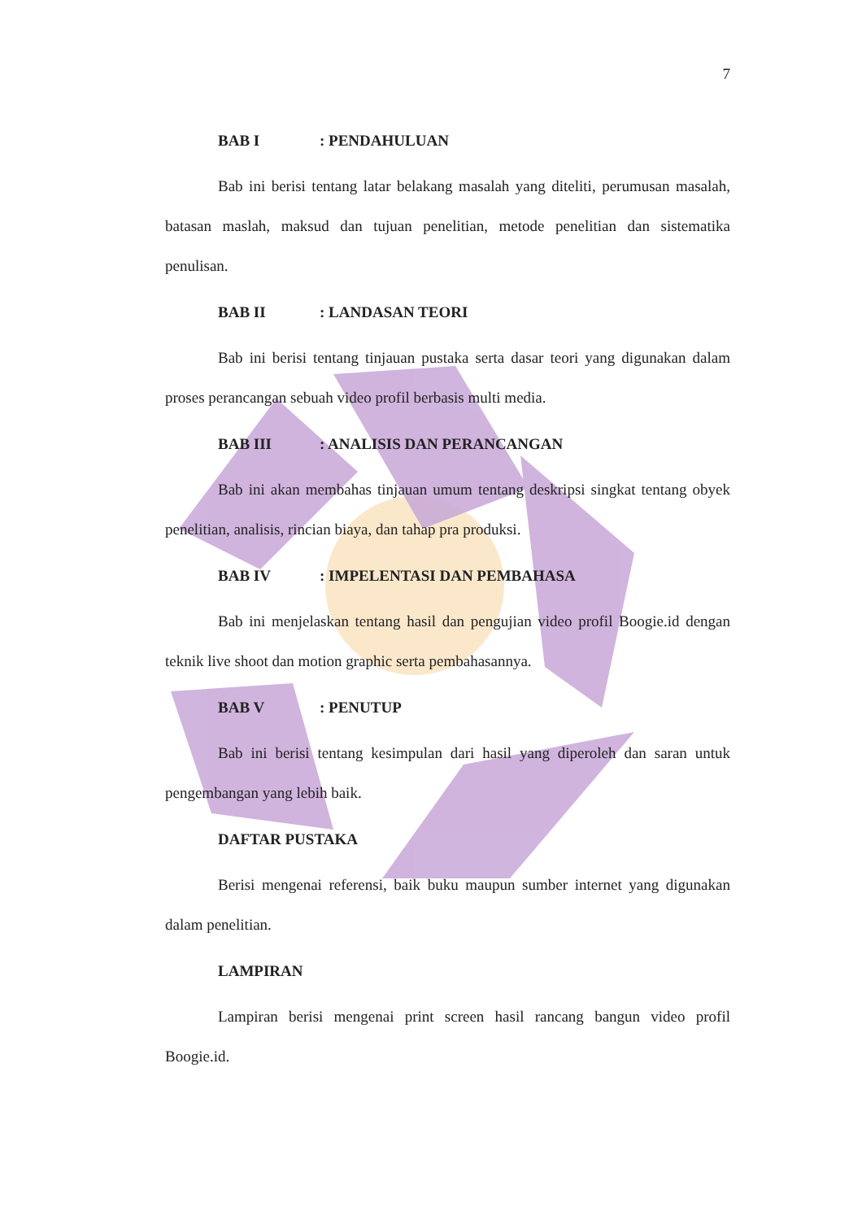7
BAB I: PENDAHULUAN
Bab ini berisi tentang latar belakang masalah yang diteliti, perumusan masalah, batasan maslah, maksud dan tujuan penelitian, metode penelitian dan sistematika penulisan.
BAB II: LANDASAN TEORI
Bab ini berisi tentang tinjauan pustaka serta dasar teori yang digunakan dalam proses perancangan sebuah video profil berbasis multi media.
BAB III: ANALISIS DAN PERANCANGAN
Bab ini akan membahas tinjauan umum tentang deskripsi singkat tentang obyek penelitian, analisis, rincian biaya, dan tahap pra produksi.
BAB IV: IMPELENTASI DAN PEMBAHASA
Bab ini menjelaskan tentang hasil dan pengujian video profil Boogie.id dengan teknik live shoot dan motion graphic serta pembahasannya.
BAB V: PENUTUP
Bab ini berisi tentang kesimpulan dari hasil yang diperoleh dan saran untuk pengembangan yang lebih baik.
DAFTAR PUSTAKA
Berisi mengenai referensi, baik buku maupun sumber internet yang digunakan dalam penelitian.
LAMPIRAN
Lampiran berisi mengenai print screen hasil rancang bangun video profil Boogie.id.